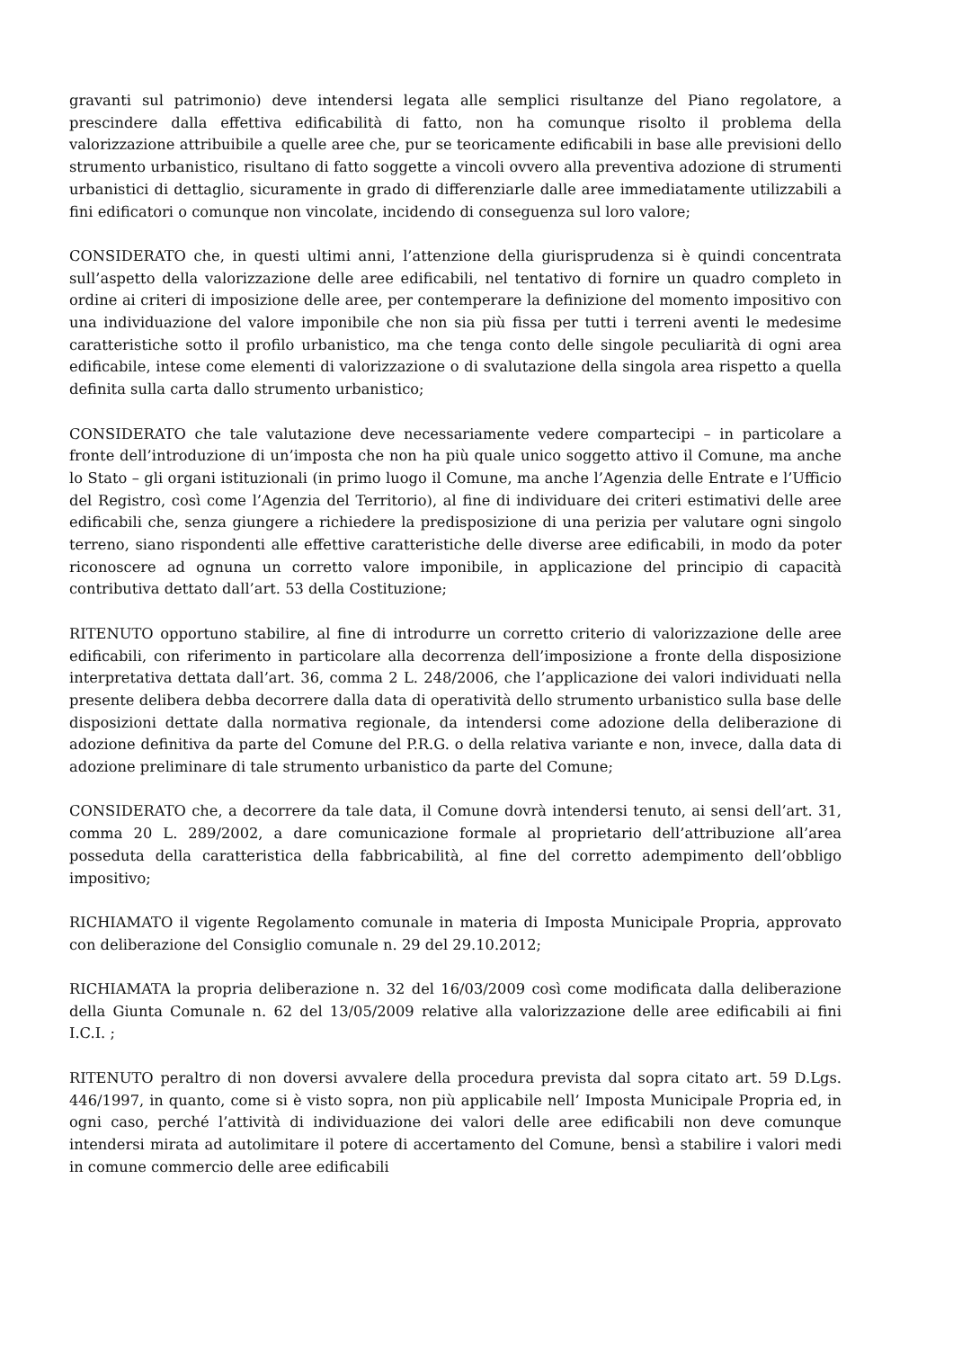gravanti sul patrimonio) deve intendersi legata alle semplici risultanze del Piano regolatore, a prescindere dalla effettiva edificabilità di fatto, non ha comunque risolto il problema della valorizzazione attribuibile a quelle aree che, pur se teoricamente edificabili in base alle previsioni dello strumento urbanistico, risultano di fatto soggette a vincoli ovvero alla preventiva adozione di strumenti urbanistici di dettaglio, sicuramente in grado di differenziarle dalle aree immediatamente utilizzabili a fini edificatori o comunque non vincolate, incidendo di conseguenza sul loro valore;
CONSIDERATO che, in questi ultimi anni, l’attenzione della giurisprudenza si è quindi concentrata sull’aspetto della valorizzazione delle aree edificabili, nel tentativo di fornire un quadro completo in ordine ai criteri di imposizione delle aree, per contemperare la definizione del momento impositivo con una individuazione del valore imponibile che non sia più fissa per tutti i terreni aventi le medesime caratteristiche sotto il profilo urbanistico, ma che tenga conto delle singole peculiarità di ogni area edificabile, intese come elementi di valorizzazione o di svalutazione della singola area rispetto a quella definita sulla carta dallo strumento urbanistico;
CONSIDERATO che tale valutazione deve necessariamente vedere compartecipi – in particolare a fronte dell’introduzione di un’imposta che non ha più quale unico soggetto attivo il Comune, ma anche lo Stato – gli organi istituzionali (in primo luogo il Comune, ma anche l’Agenzia delle Entrate e l’Ufficio del Registro, così come l’Agenzia del Territorio), al fine di individuare dei criteri estimativi delle aree edificabili che, senza giungere a richiedere la predisposizione di una perizia per valutare ogni singolo terreno, siano rispondenti alle effettive caratteristiche delle diverse aree edificabili, in modo da poter riconoscere ad ognuna un corretto valore imponibile, in applicazione del principio di capacità contributiva dettato dall’art. 53 della Costituzione;
RITENUTO opportuno stabilire, al fine di introdurre un corretto criterio di valorizzazione delle aree edificabili, con riferimento in particolare alla decorrenza dell’imposizione a fronte della disposizione interpretativa dettata dall’art. 36, comma 2 L. 248/2006, che l’applicazione dei valori individuati nella presente delibera debba decorrere dalla data di operatività dello strumento urbanistico sulla base delle disposizioni dettate dalla normativa regionale, da intendersi come adozione della deliberazione di adozione definitiva da parte del Comune del P.R.G. o della relativa variante e non, invece, dalla data di adozione preliminare di tale strumento urbanistico da parte del Comune;
CONSIDERATO che, a decorrere da tale data, il Comune dovrà intendersi tenuto, ai sensi dell’art. 31, comma 20 L. 289/2002, a dare comunicazione formale al proprietario dell’attribuzione all’area posseduta della caratteristica della fabbricabilità, al fine del corretto adempimento dell’obbligo impositivo;
RICHIAMATO il vigente Regolamento comunale in materia di Imposta Municipale Propria, approvato con deliberazione del Consiglio comunale n. 29 del 29.10.2012;
RICHIAMATA la propria deliberazione n. 32 del 16/03/2009 così come modificata dalla deliberazione della Giunta Comunale n. 62 del 13/05/2009 relative alla valorizzazione delle aree edificabili ai fini I.C.I. ;
RITENUTO peraltro di non doversi avvalere della procedura prevista dal sopra citato art. 59 D.Lgs. 446/1997, in quanto, come si è visto sopra, non più applicabile nell’ Imposta Municipale Propria ed, in ogni caso, perché l’attività di individuazione dei valori delle aree edificabili non deve comunque intendersi mirata ad autolimitare il potere di accertamento del Comune, bensì a stabilire i valori medi in comune commercio delle aree edificabili